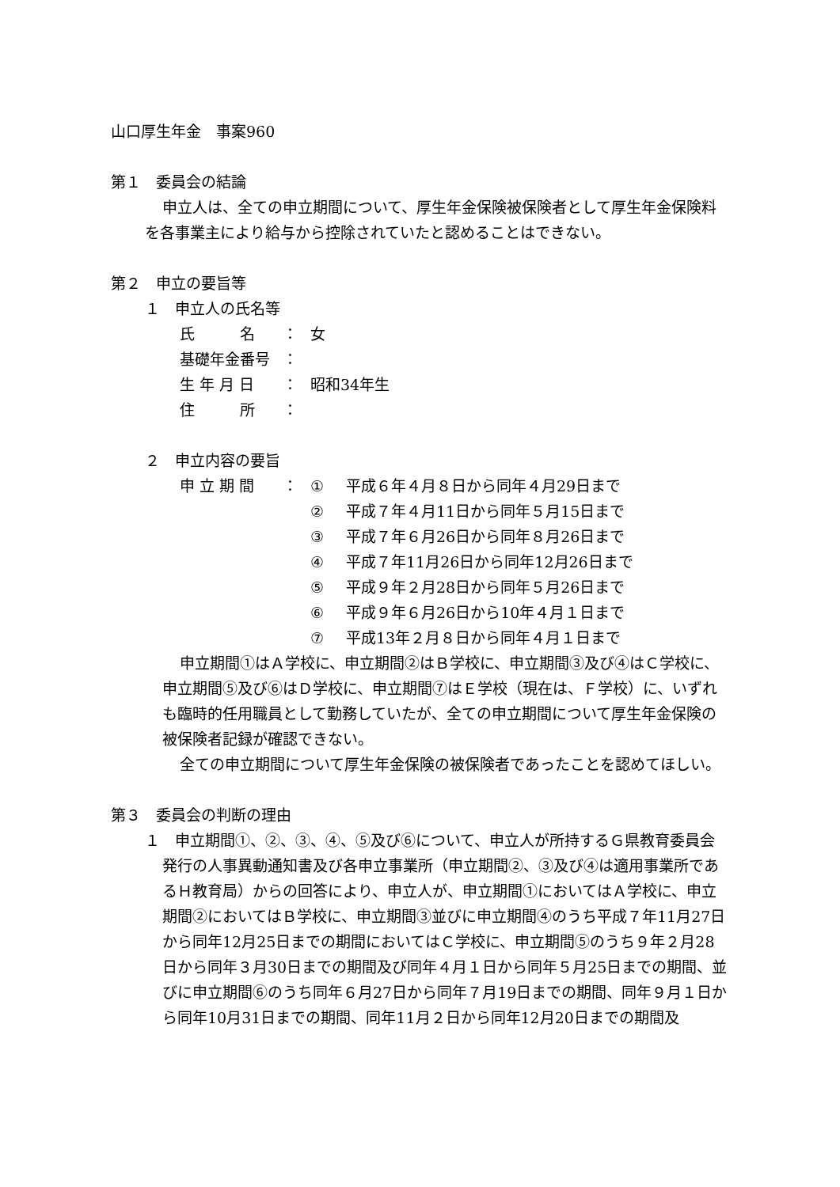山口厚生年金　事案960
第１　委員会の結論
申立人は、全ての申立期間について、厚生年金保険被保険者として厚生年金保険料を各事業主により給与から控除されていたと認めることはできない。
第２　申立の要旨等
１　申立人の氏名等
| 氏 名 | ： | 女 |
| 基礎年金番号 | ： | |
| 生 年 月 日 | ： | 昭和34年生 |
| 住 所 | ： | |
２　申立内容の要旨
| 申 立 期 間 | ： | ① | 平成６年４月８日から同年４月29日まで |
| | | ② | 平成７年４月11日から同年５月15日まで |
| | | ③ | 平成７年６月26日から同年８月26日まで |
| | | ④ | 平成７年11月26日から同年12月26日まで |
| | | ⑤ | 平成９年２月28日から同年５月26日まで |
| | | ⑥ | 平成９年６月26日から10年４月１日まで |
| | | ⑦ | 平成13年２月８日から同年４月１日まで |
申立期間①はＡ学校に、申立期間②はＢ学校に、申立期間③及び④はＣ学校に、申立期間⑤及び⑥はＤ学校に、申立期間⑦はＥ学校（現在は、Ｆ学校）に、いずれも臨時的任用職員として勤務していたが、全ての申立期間について厚生年金保険の被保険者記録が確認できない。
全ての申立期間について厚生年金保険の被保険者であったことを認めてほしい。
第３　委員会の判断の理由
１　申立期間①、②、③、④、⑤及び⑥について、申立人が所持するＧ県教育委員会発行の人事異動通知書及び各申立事業所（申立期間②、③及び④は適用事業所であるＨ教育局）からの回答により、申立人が、申立期間①においてはＡ学校に、申立期間②においてはＢ学校に、申立期間③並びに申立期間④のうち平成７年11月27日から同年12月25日までの期間においてはＣ学校に、申立期間⑤のうち９年２月28日から同年３月30日までの期間及び同年４月１日から同年５月25日までの期間、並びに申立期間⑥のうち同年６月27日から同年７月19日までの期間、同年９月１日から同年10月31日までの期間、同年11月２日から同年12月20日までの期間及